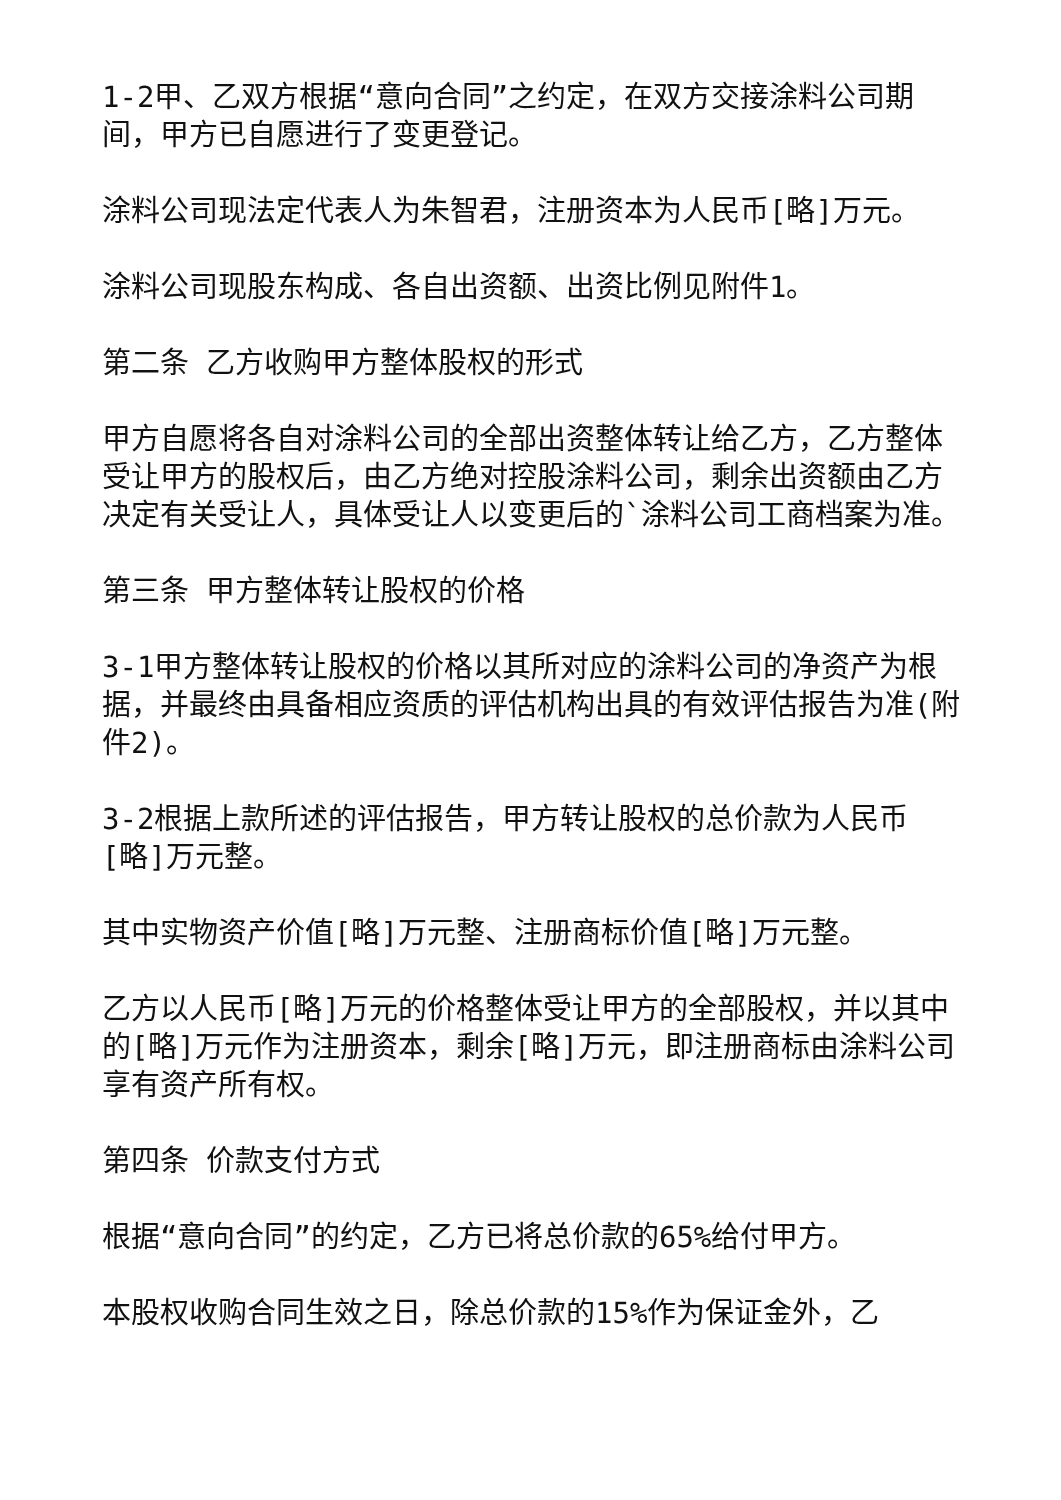1-2甲、乙双方根据“意向合同”之约定，在双方交接涂料公司期间，甲方已自愿进行了变更登记。
涂料公司现法定代表人为朱智君，注册资本为人民币[略]万元。
涂料公司现股东构成、各自出资额、出资比例见附件1。
第二条 乙方收购甲方整体股权的形式
甲方自愿将各自对涂料公司的全部出资整体转让给乙方，乙方整体受让甲方的股权后，由乙方绝对控股涂料公司，剩余出资额由乙方决定有关受让人，具体受让人以变更后的`涂料公司工商档案为准。
第三条 甲方整体转让股权的价格
3-1甲方整体转让股权的价格以其所对应的涂料公司的净资产为根据，并最终由具备相应资质的评估机构出具的有效评估报告为准(附件2)。
3-2根据上款所述的评估报告，甲方转让股权的总价款为人民币[略]万元整。
其中实物资产价值[略]万元整、注册商标价值[略]万元整。
乙方以人民币[略]万元的价格整体受让甲方的全部股权，并以其中的[略]万元作为注册资本，剩余[略]万元，即注册商标由涂料公司享有资产所有权。
第四条 价款支付方式
根据“意向合同”的约定，乙方已将总价款的65%给付甲方。
本股权收购合同生效之日，除总价款的15%作为保证金外，乙